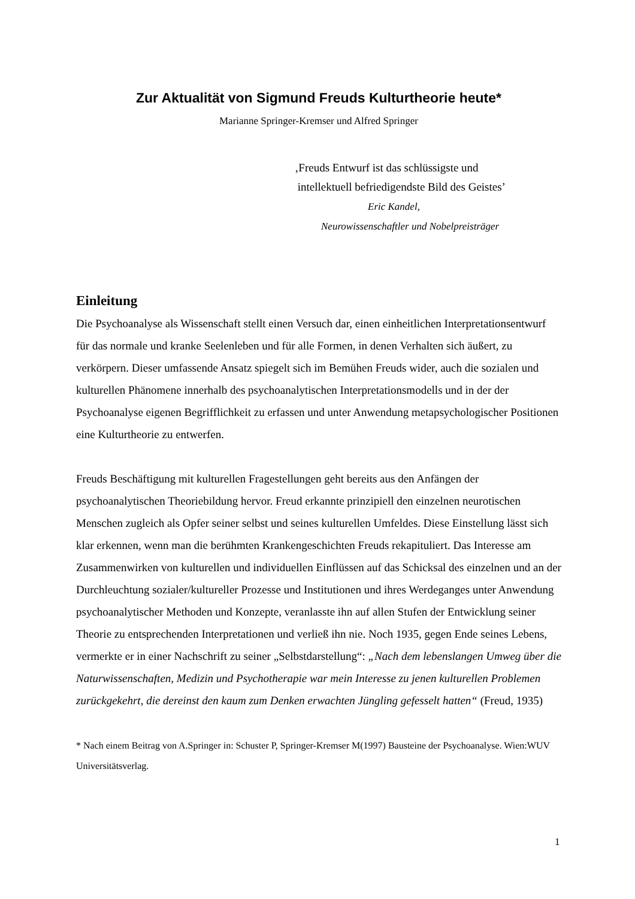Zur Aktualität von Sigmund Freuds Kulturtheorie heute*
Marianne Springer-Kremser und Alfred Springer
‚Freuds Entwurf ist das schlüssigste und
intellektuell befriedigendste Bild des Geistes’
Eric Kandel,
Neurowissenschaftler und Nobelpreisträger
Einleitung
Die Psychoanalyse als Wissenschaft stellt einen Versuch dar, einen einheitlichen Interpretationsentwurf für das normale und kranke Seelenleben und für alle Formen, in denen Verhalten sich äußert, zu verkörpern. Dieser umfassende Ansatz spiegelt sich im Bemühen Freuds wider, auch die sozialen und kulturellen Phänomene innerhalb des psychoanalytischen Interpretationsmodells und in der der Psychoanalyse eigenen Begrifflichkeit zu erfassen und unter Anwendung metapsychologischer Positionen eine Kulturtheorie zu entwerfen.
Freuds Beschäftigung mit kulturellen Fragestellungen geht bereits aus den Anfängen der psychoanalytischen Theoriebildung hervor. Freud erkannte prinzipiell den einzelnen neurotischen Menschen zugleich als Opfer seiner selbst und seines kulturellen Umfeldes. Diese Einstellung lässt sich klar erkennen, wenn man die berühmten Krankengeschichten Freuds rekapituliert. Das Interesse am Zusammenwirken von kulturellen und individuellen Einflüssen auf das Schicksal des einzelnen und an der Durchleuchtung sozialer/kultureller Prozesse und Institutionen und ihres Werdeganges unter Anwendung psychoanalytischer Methoden und Konzepte, veranlasste ihn auf allen Stufen der Entwicklung seiner Theorie zu entsprechenden Interpretationen und verließ ihn nie. Noch 1935, gegen Ende seines Lebens, vermerkte er in einer Nachschrift zu seiner „Selbstdarstellung“: „Nach dem lebenslangen Umweg über die Naturwissenschaften, Medizin und Psychotherapie war mein Interesse zu jenen kulturellen Problemen zurückgekehrt, die dereinst den kaum zum Denken erwachten Jüngling gefesselt hatten“ (Freud, 1935)
* Nach einem Beitrag von A.Springer in: Schuster P, Springer-Kremser M(1997) Bausteine der Psychoanalyse. Wien:WUV Universitätsverlag.
1